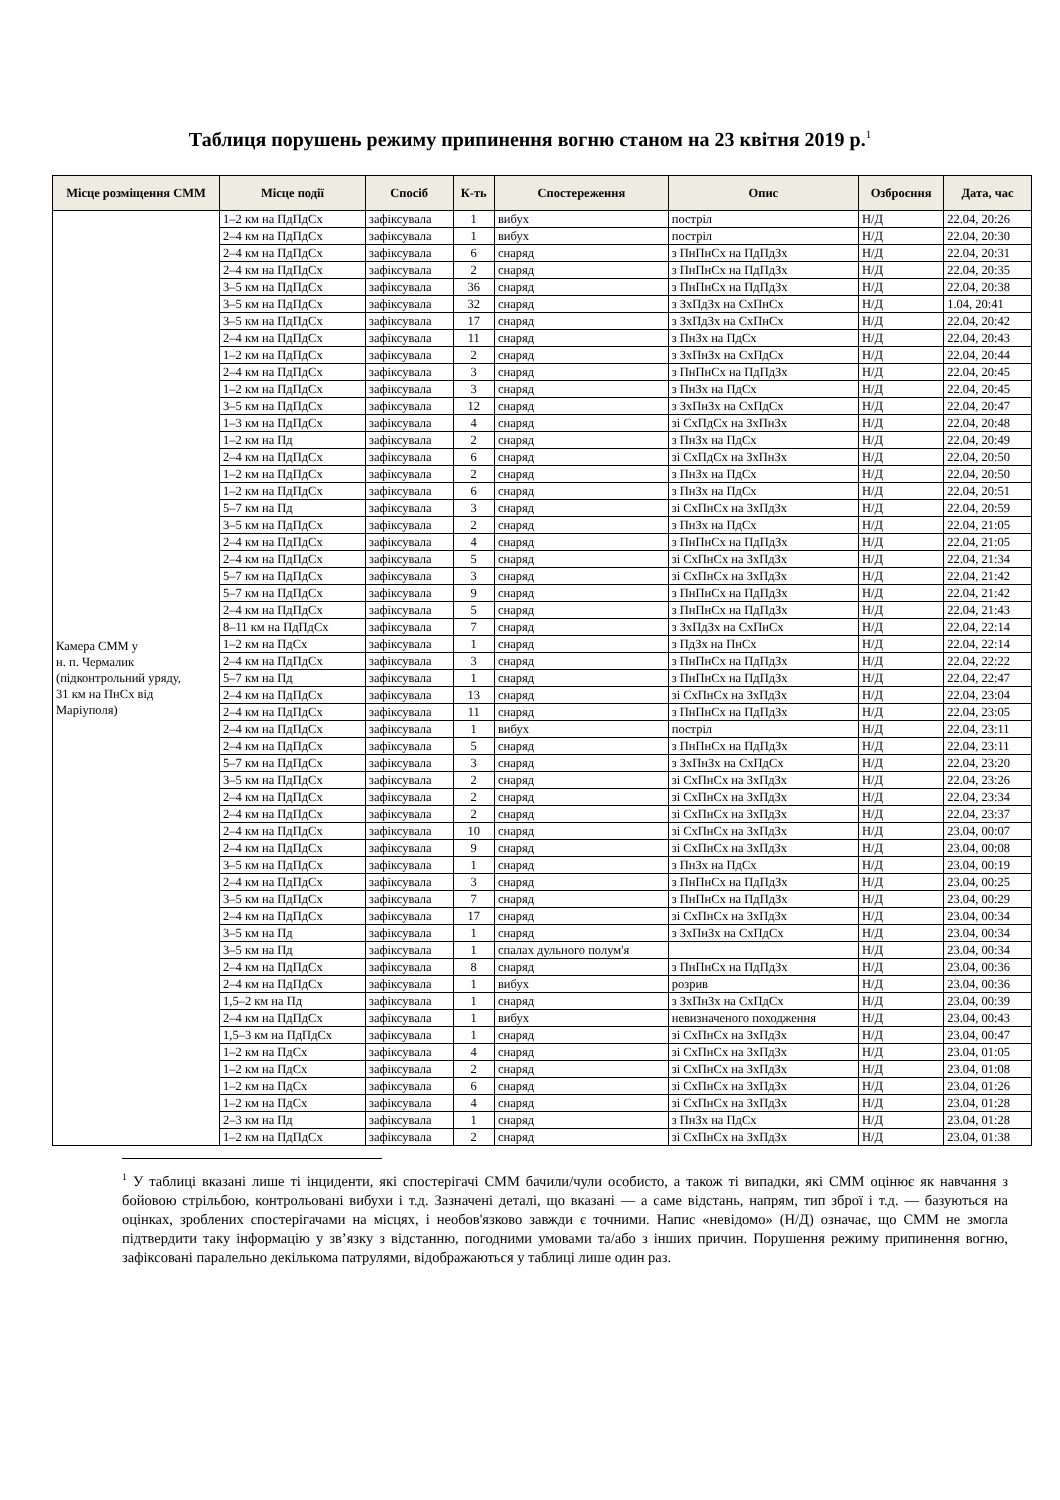Таблиця порушень режиму припинення вогню станом на 23 квітня 2019 р.<sup>1</sup>
| Місце розміщення СММ | Місце події | Спосіб | К-ть | Спостереження | Опис | Озброєння | Дата, час |
| --- | --- | --- | --- | --- | --- | --- | --- |
| Камера СММ у н. п. Чермалик (підконтрольний уряду, 31 км на ПнСх від Маріуполя) | 1–2 км на ПдПдСх | зафіксувала | 1 | вибух | постріл | Н/Д | 22.04, 20:26 |
| | 2–4 км на ПдПдСх | зафіксувала | 1 | вибух | постріл | Н/Д | 22.04, 20:30 |
| | 2–4 км на ПдПдСх | зафіксувала | 6 | снаряд | з ПнПнСх на ПдПдЗх | Н/Д | 22.04, 20:31 |
| | 2–4 км на ПдПдСх | зафіксувала | 2 | снаряд | з ПнПнСх на ПдПдЗх | Н/Д | 22.04, 20:35 |
| | 3–5 км на ПдПдСх | зафіксувала | 36 | снаряд | з ПнПнСх на ПдПдЗх | Н/Д | 22.04, 20:38 |
| | 3–5 км на ПдПдСх | зафіксувала | 32 | снаряд | з ЗхПдЗх на СхПнСх | Н/Д | 1.04, 20:41 |
| | 3–5 км на ПдПдСх | зафіксувала | 17 | снаряд | з ЗхПдЗх на СхПнСх | Н/Д | 22.04, 20:42 |
| | 2–4 км на ПдПдСх | зафіксувала | 11 | снаряд | з ПнЗх на ПдСх | Н/Д | 22.04, 20:43 |
| | 1–2 км на ПдПдСх | зафіксувала | 2 | снаряд | з ЗхПнЗх на СхПдСх | Н/Д | 22.04, 20:44 |
| | 2–4 км на ПдПдСх | зафіксувала | 3 | снаряд | з ПнПнСх на ПдПдЗх | Н/Д | 22.04, 20:45 |
| | 1–2 км на ПдПдСх | зафіксувала | 3 | снаряд | з ПнЗх на ПдСх | Н/Д | 22.04, 20:45 |
| | 3–5 км на ПдПдСх | зафіксувала | 12 | снаряд | з ЗхПнЗх на СхПдСх | Н/Д | 22.04, 20:47 |
| | 1–3 км на ПдПдСх | зафіксувала | 4 | снаряд | зі СхПдСх на ЗхПнЗх | Н/Д | 22.04, 20:48 |
| | 1–2 км на Пд | зафіксувала | 2 | снаряд | з ПнЗх на ПдСх | Н/Д | 22.04, 20:49 |
| | 2–4 км на ПдПдСх | зафіксувала | 6 | снаряд | зі СхПдСх на ЗхПнЗх | Н/Д | 22.04, 20:50 |
| | 1–2 км на ПдПдСх | зафіксувала | 2 | снаряд | з ПнЗх на ПдСх | Н/Д | 22.04, 20:50 |
| | 1–2 км на ПдПдСх | зафіксувала | 6 | снаряд | з ПнЗх на ПдСх | Н/Д | 22.04, 20:51 |
| | 5–7 км на Пд | зафіксувала | 3 | снаряд | зі СхПнСх на ЗхПдЗх | Н/Д | 22.04, 20:59 |
| | 3–5 км на ПдПдСх | зафіксувала | 2 | снаряд | з ПнЗх на ПдСх | Н/Д | 22.04, 21:05 |
| | 2–4 км на ПдПдСх | зафіксувала | 4 | снаряд | з ПнПнСх на ПдПдЗх | Н/Д | 22.04, 21:05 |
| | 2–4 км на ПдПдСх | зафіксувала | 5 | снаряд | зі СхПнСх на ЗхПдЗх | Н/Д | 22.04, 21:34 |
| | 5–7 км на ПдПдСх | зафіксувала | 3 | снаряд | зі СхПнСх на ЗхПдЗх | Н/Д | 22.04, 21:42 |
| | 5–7 км на ПдПдСх | зафіксувала | 9 | снаряд | з ПнПнСх на ПдПдЗх | Н/Д | 22.04, 21:42 |
| | 2–4 км на ПдПдСх | зафіксувала | 5 | снаряд | з ПнПнСх на ПдПдЗх | Н/Д | 22.04, 21:43 |
| | 8–11 км на ПдПдСх | зафіксувала | 7 | снаряд | з ЗхПдЗх на СхПнСх | Н/Д | 22.04, 22:14 |
| | 1–2 км на ПдСх | зафіксувала | 1 | снаряд | з ПдЗх на ПнСх | Н/Д | 22.04, 22:14 |
| | 2–4 км на ПдПдСх | зафіксувала | 3 | снаряд | з ПнПнСх на ПдПдЗх | Н/Д | 22.04, 22:22 |
| | 5–7 км на Пд | зафіксувала | 1 | снаряд | з ПнПнСх на ПдПдЗх | Н/Д | 22.04, 22:47 |
| | 2–4 км на ПдПдСх | зафіксувала | 13 | снаряд | зі СхПнСх на ЗхПдЗх | Н/Д | 22.04, 23:04 |
| | 2–4 км на ПдПдСх | зафіксувала | 11 | снаряд | з ПнПнСх на ПдПдЗх | Н/Д | 22.04, 23:05 |
| | 2–4 км на ПдПдСх | зафіксувала | 1 | вибух | постріл | Н/Д | 22.04, 23:11 |
| | 2–4 км на ПдПдСх | зафіксувала | 5 | снаряд | з ПнПнСх на ПдПдЗх | Н/Д | 22.04, 23:11 |
| | 5–7 км на ПдПдСх | зафіксувала | 3 | снаряд | з ЗхПнЗх на СхПдСх | Н/Д | 22.04, 23:20 |
| | 3–5 км на ПдПдСх | зафіксувала | 2 | снаряд | зі СхПнСх на ЗхПдЗх | Н/Д | 22.04, 23:26 |
| | 2–4 км на ПдПдСх | зафіксувала | 2 | снаряд | зі СхПнСх на ЗхПдЗх | Н/Д | 22.04, 23:34 |
| | 2–4 км на ПдПдСх | зафіксувала | 2 | снаряд | зі СхПнСх на ЗхПдЗх | Н/Д | 22.04, 23:37 |
| | 2–4 км на ПдПдСх | зафіксувала | 10 | снаряд | зі СхПнСх на ЗхПдЗх | Н/Д | 23.04, 00:07 |
| | 2–4 км на ПдПдСх | зафіксувала | 9 | снаряд | зі СхПнСх на ЗхПдЗх | Н/Д | 23.04, 00:08 |
| | 3–5 км на ПдПдСх | зафіксувала | 1 | снаряд | з ПнЗх на ПдСх | Н/Д | 23.04, 00:19 |
| | 2–4 км на ПдПдСх | зафіксувала | 3 | снаряд | з ПнПнСх на ПдПдЗх | Н/Д | 23.04, 00:25 |
| | 3–5 км на ПдПдСх | зафіксувала | 7 | снаряд | з ПнПнСх на ПдПдЗх | Н/Д | 23.04, 00:29 |
| | 2–4 км на ПдПдСх | зафіксувала | 17 | снаряд | зі СхПнСх на ЗхПдЗх | Н/Д | 23.04, 00:34 |
| | 3–5 км на Пд | зафіксувала | 1 | снаряд | з ЗхПнЗх на СхПдСх | Н/Д | 23.04, 00:34 |
| | 3–5 км на Пд | зафіксувала | 1 | спалах дульного полум'я | | Н/Д | 23.04, 00:34 |
| | 2–4 км на ПдПдСх | зафіксувала | 8 | снаряд | з ПнПнСх на ПдПдЗх | Н/Д | 23.04, 00:36 |
| | 2–4 км на ПдПдСх | зафіксувала | 1 | вибух | розрив | Н/Д | 23.04, 00:36 |
| | 1,5–2 км на Пд | зафіксувала | 1 | снаряд | з ЗхПнЗх на СхПдСх | Н/Д | 23.04, 00:39 |
| | 2–4 км на ПдПдСх | зафіксувала | 1 | вибух | невизначеного походження | Н/Д | 23.04, 00:43 |
| | 1,5–3 км на ПдПдСх | зафіксувала | 1 | снаряд | зі СхПнСх на ЗхПдЗх | Н/Д | 23.04, 00:47 |
| | 1–2 км на ПдСх | зафіксувала | 4 | снаряд | зі СхПнСх на ЗхПдЗх | Н/Д | 23.04, 01:05 |
| | 1–2 км на ПдСх | зафіксувала | 2 | снаряд | зі СхПнСх на ЗхПдЗх | Н/Д | 23.04, 01:08 |
| | 1–2 км на ПдСх | зафіксувала | 6 | снаряд | зі СхПнСх на ЗхПдЗх | Н/Д | 23.04, 01:26 |
| | 1–2 км на ПдСх | зафіксувала | 4 | снаряд | зі СхПнСх на ЗхПдЗх | Н/Д | 23.04, 01:28 |
| | 2–3 км на Пд | зафіксувала | 1 | снаряд | з ПнЗх на ПдСх | Н/Д | 23.04, 01:28 |
| | 1–2 км на ПдПдСх | зафіксувала | 2 | снаряд | зі СхПнСх на ЗхПдЗх | Н/Д | 23.04, 01:38 |
<sup>1</sup> У таблиці вказані лише ті інциденти, які спостерігачі СММ бачили/чули особисто, а також ті випадки, які СММ оцінює як навчання з бойовою стрільбою, контрольовані вибухи і т.д. Зазначені деталі, що вказані — а саме відстань, напрям, тип зброї і т.д. — базуються на оцінках, зроблених спостерігачами на місцях, і необов'язково завжди є точними. Напис «невідомо» (Н/Д) означає, що СММ не змогла підтвердити таку інформацію у зв’язку з відстанню, погодними умовами та/або з інших причин. Порушення режиму припинення вогню, зафіксовані паралельно декількома патрулями, відображаються у таблиці лише один раз.